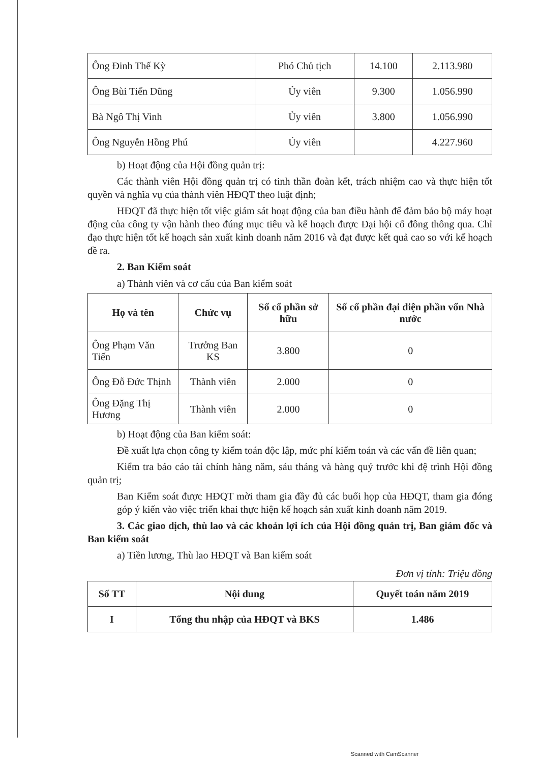| Ông Đinh Thế Kỳ | Phó Chủ tịch | 14.100 | 2.113.980 |
| Ông Bùi Tiến Dũng | Ủy viên | 9.300 | 1.056.990 |
| Bà Ngô Thị Vinh | Ủy viên | 3.800 | 1.056.990 |
| Ông Nguyễn Hồng Phú | Ủy viên | | 4.227.960 |
b) Hoạt động của Hội đồng quản trị:
Các thành viên Hội đồng quản trị có tinh thần đoàn kết, trách nhiệm cao và thực hiện tốt quyền và nghĩa vụ của thành viên HĐQT theo luật định;
HĐQT đã thực hiện tốt việc giám sát hoạt động của ban điều hành để đảm bảo bộ máy hoạt động của công ty vận hành theo đúng mục tiêu và kế hoạch được Đại hội cổ đông thông qua. Chỉ đạo thực hiện tốt kế hoạch sản xuất kinh doanh năm 2016 và đạt được kết quả cao so với kế hoạch đề ra.
2. Ban Kiểm soát
a) Thành viên và cơ cấu của Ban kiểm soát
| Họ và tên | Chức vụ | Số cổ phần sở hữu | Số cổ phần đại diện phần vốn Nhà nước |
| --- | --- | --- | --- |
| Ông Phạm Văn Tiến | Trưởng Ban KS | 3.800 | 0 |
| Ông Đỗ Đức Thịnh | Thành viên | 2.000 | 0 |
| Ông Đặng Thị Hương | Thành viên | 2.000 | 0 |
b) Hoạt động của Ban kiểm soát:
Đề xuất lựa chọn công ty kiểm toán độc lập, mức phí kiểm toán và các vấn đề liên quan;
Kiểm tra báo cáo tài chính hàng năm, sáu tháng và hàng quý trước khi đệ trình Hội đồng quản trị;
Ban Kiểm soát được HĐQT mời tham gia đầy đủ các buổi họp của HĐQT, tham gia đóng góp ý kiến vào việc triển khai thực hiện kế hoạch sản xuất kinh doanh năm 2019.
3. Các giao dịch, thù lao và các khoản lợi ích của Hội đồng quản trị, Ban giám đốc và Ban kiểm soát
a) Tiền lương, Thù lao HĐQT và Ban kiểm soát
Đơn vị tính: Triệu đồng
| Số TT | Nội dung | Quyết toán năm 2019 |
| --- | --- | --- |
| I | Tổng thu nhập của HĐQT và BKS | 1.486 |
Scanned with CamScanner